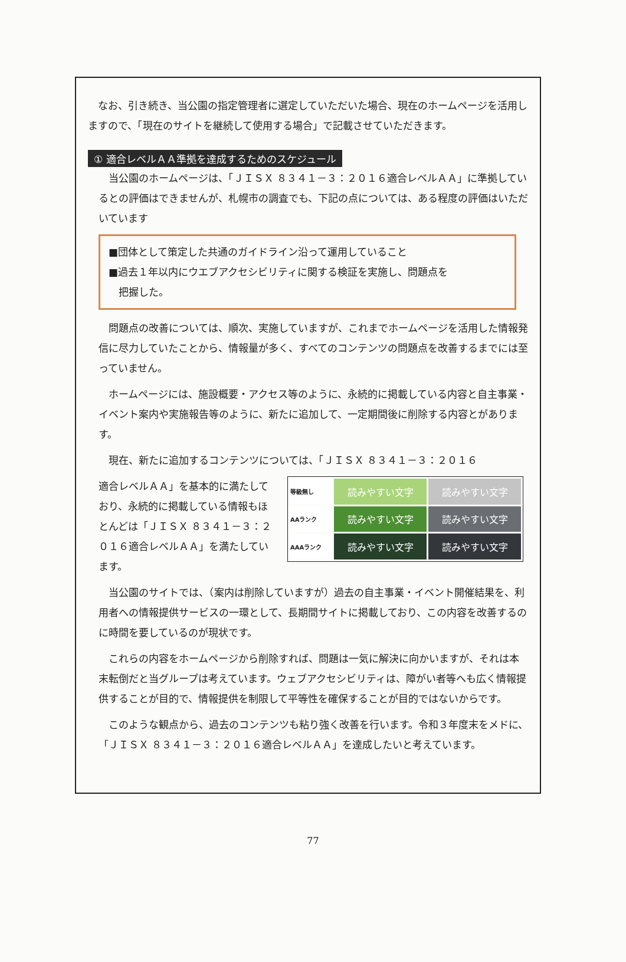なお、引き続き、当公園の指定管理者に選定していただいた場合、現在のホームページを活用し ますので、「現在のサイトを継続して使用する場合」で記載させていただきます。
① 適合レベルＡＡ準拠を達成するためのスケジュール
当公園のホームページは、「ＪＩＳＸ ８３４１－３：２０１６適合レベルＡＡ」に準拠しているとの評価はできませんが、札幌市の調査でも、下記の点については、ある程度の評価はいただいています
■団体として策定した共通のガイドライン沿って運用していること
■過去１年以内にウエブアクセシビリティに関する検証を実施し、問題点を
　把握した。
問題点の改善については、順次、実施していますが、これまでホームページを活用した情報発信に尽力していたことから、情報量が多く、すべてのコンテンツの問題点を改善するまでには至っていません。
ホームページには、施設概要・アクセス等のように、永続的に掲載している内容と自主事業・イベント案内や実施報告等のように、新たに追加して、一定期間後に削除する内容とがあります。
現在、新たに追加するコンテンツについては、「ＪＩＳＸ ８３４１－３：２０１６
適合レベルＡＡ」を基本的に満たしており、永続的に掲載している情報もほとんどは「ＪＩＳＸ ８３４１－３：２０１６適合レベルＡＡ」を満たしています。
| 等級無し | 読みやすい文字 | 読みやすい文字 |
| AAランク | 読みやすい文字 | 読みやすい文字 |
| AAAランク | 読みやすい文字 | 読みやすい文字 |
当公園のサイトでは、（案内は削除していますが）過去の自主事業・イベント開催結果を、利用者への情報提供サービスの一環として、長期間サイトに掲載しており、この内容を改善するのに時間を要しているのが現状です。
これらの内容をホームページから削除すれば、問題は一気に解決に向かいますが、それは本末転倒だと当グループは考えています。ウェブアクセシビリティは、障がい者等へも広く情報提供することが目的で、情報提供を制限して平等性を確保することが目的ではないからです。
このような観点から、過去のコンテンツも粘り強く改善を行います。令和３年度末をメドに、「ＪＩＳＸ ８３４１－３：２０１６適合レベルＡＡ」を達成したいと考えています。
77